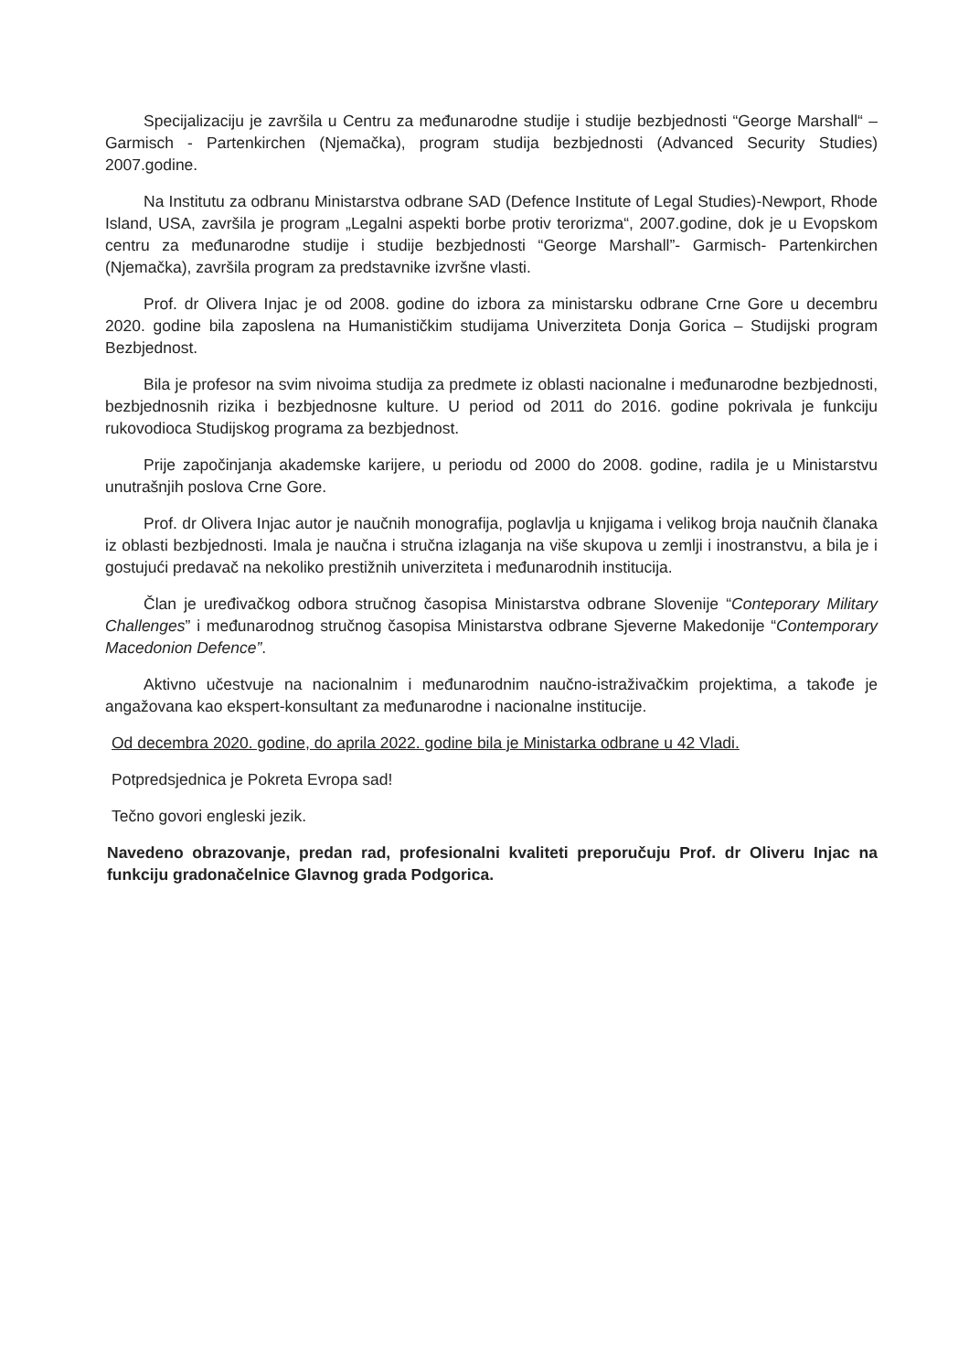Specijalizaciju je završila u Centru za međunarodne studije i studije bezbjednosti “George Marshall“ – Garmisch - Partenkirchen (Njemačka), program studija bezbjednosti (Advanced Security Studies) 2007.godine.
Na Institutu za odbranu Ministarstva odbrane SAD (Defence Institute of Legal Studies)-Newport, Rhode Island, USA, završila je program „Legalni aspekti borbe protiv terorizma“, 2007.godine, dok je u Evopskom centru za međunarodne studije i studije bezbjednosti “George Marshall”- Garmisch- Partenkirchen (Njemačka), završila program za predstavnike izvršne vlasti.
Prof. dr Olivera Injac je od 2008. godine do izbora za ministarsku odbrane Crne Gore u decembru 2020. godine bila zaposlena na Humanističkim studijama Univerziteta Donja Gorica – Studijski program Bezbjednost.
Bila je profesor na svim nivoima studija za predmete iz oblasti nacionalne i međunarodne bezbjednosti, bezbjednosnih rizika i bezbjednosne kulture. U period od 2011 do 2016. godine pokrivala je funkciju rukovodioca Studijskog programa za bezbjednost.
Prije započinjanja akademske karijere, u periodu od 2000 do 2008. godine, radila je u Ministarstvu unutrašnjih poslova Crne Gore.
Prof. dr Olivera Injac autor je naučnih monografija, poglavlja u knjigama i velikog broja naučnih članaka iz oblasti bezbjednosti. Imala je naučna i stručna izlaganja na više skupova u zemlji i inostranstvu, a bila je i gostujući predavač na nekoliko prestižnih univerziteta i međunarodnih institucija.
Član je uređivačkog odbora stručnog časopisa Ministarstva odbrane Slovenije “Conteporary Military Challenges” i međunarodnog stručnog časopisa Ministarstva odbrane Sjeverne Makedonije “Contemporary Macedonion Defence”.
Aktivno učestvuje na nacionalnim i međunarodnim naučno-istraživačkim projektima, a takođe je angažovana kao ekspert-konsultant za međunarodne i nacionalne institucije.
Od decembra 2020. godine, do aprila 2022. godine bila je Ministarka odbrane u 42 Vladi.
Potpredsjednica je Pokreta Evropa sad!
Tečno govori engleski jezik.
Navedeno obrazovanje, predan rad, profesionalni kvaliteti preporučuju Prof. dr Oliveru Injac na funkciju gradonačelnice Glavnog grada Podgorica.